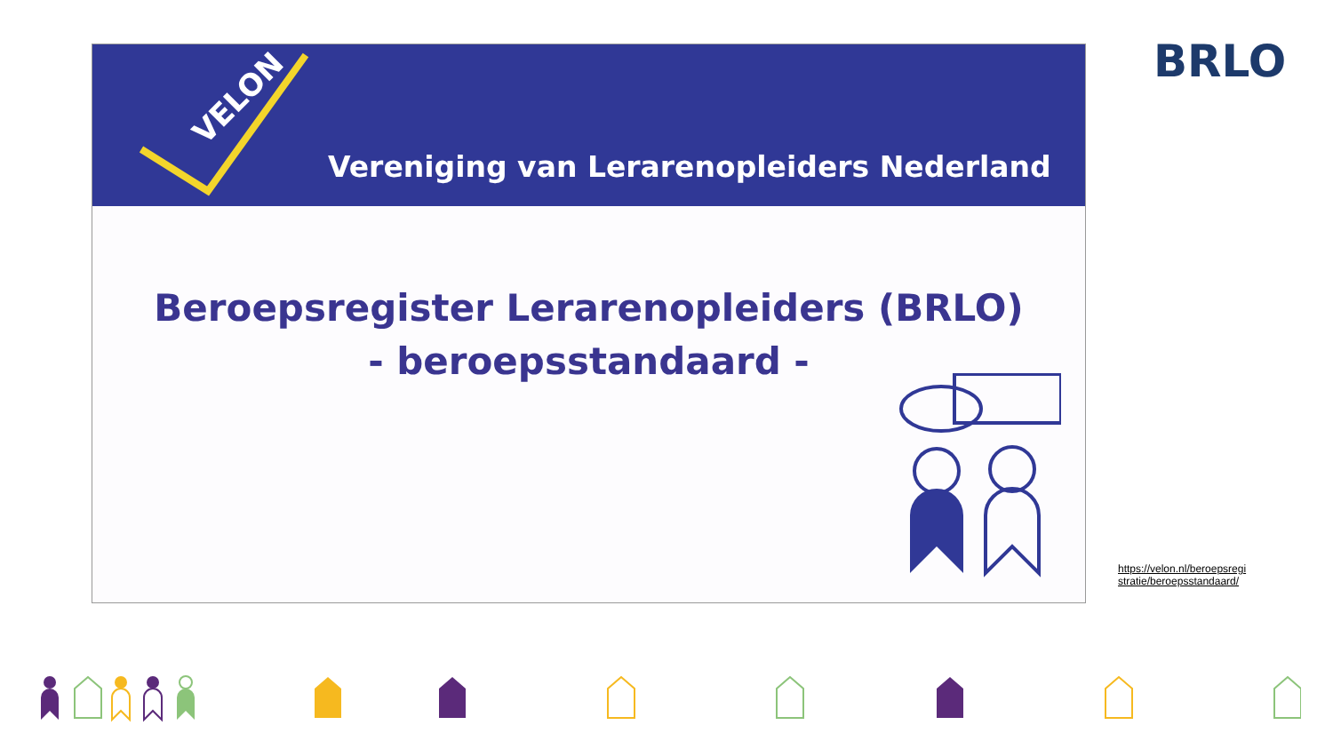VELON
Vereniging van Lerarenopleiders Nederland
Beroepsregister Lerarenopleiders (BRLO)
- beroepsstandaard -
BRLO
https://velon.nl/beroepsregi stratie/beroepsstandaard/